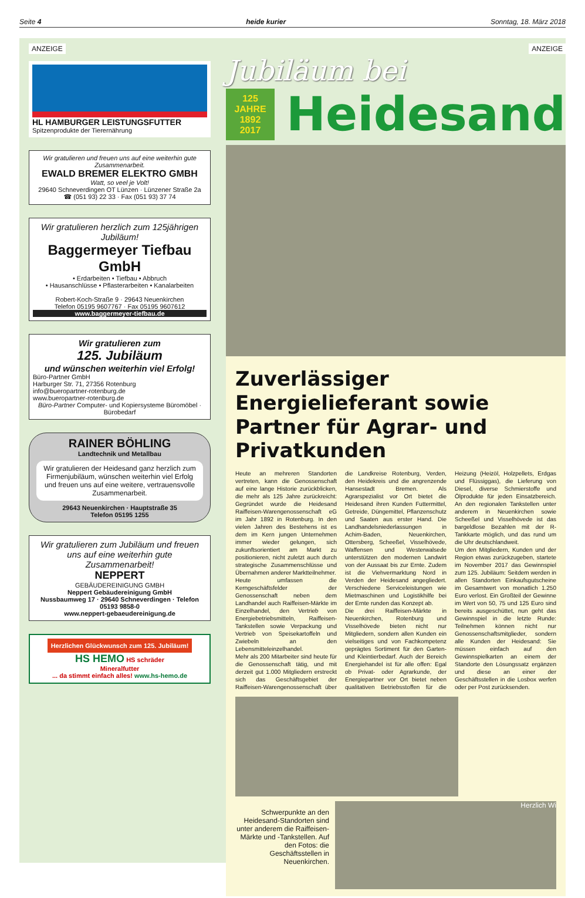Seite 4 heide kurier Sonntag, 18. März 2018
ANZEIGE
HL HAMBURGER LEISTUNGSFUTTER
Spitzenprodukte der Tierernährung
Wir gratulieren und freuen uns auf eine weiterhin gute Zusammenarbeit.
EWALD BREMER ELEKTRO GMBH
Watt, so veel je Volt!
29640 Schneverdingen OT Lünzen · Lünzener Straße 2a
☎ (051 93) 22 33 · Fax (051 93) 37 74
Wir gratulieren herzlich zum 125jährigen Jubiläum!
Baggermeyer Tiefbau GmbH
• Erdarbeiten • Tiefbau • Abbruch
• Hausanschlüsse • Pflasterarbeiten • Kanalarbeiten
Robert-Koch-Straße 9 · 29643 Neuenkirchen
Telefon 05195 9607767 · Fax 05195 9607612
www.baggermeyer-tiefbau.de
Wir gratulieren zum
125. Jubiläum
und wünschen weiterhin viel Erfolg!
Büro-Partner GmbH
Harburger Str. 71, 27356 Rotenburg
info@bueropartner-rotenburg.de
www.bueropartner-rotenburg.de
Büro-Partner Computer- und Kopiersysteme Büromöbel · Bürobedarf
RAINER BÖHLING
Landtechnik und Metallbau
Wir gratulieren der Heidesand ganz herzlich zum Firmenjubiläum, wünschen weiterhin viel Erfolg und freuen uns auf eine weitere, vertrauensvolle Zusammenarbeit.
29643 Neuenkirchen · Hauptstraße 35
Telefon 05195 1255
Wir gratulieren zum Jubiläum und freuen uns auf eine weiterhin gute Zusammenarbeit!
NEPPERT
GEBÄUDEREINIGUNG GMBH
Neppert Gebäudereinigung GmbH
Nussbaumweg 17 · 29640 Schneverdingen · Telefon 05193 9858-0
www.neppert-gebaeudereinigung.de
Herzlichen Glückwunsch zum 125. Jubiläum!
HS HEMO HS schräder
Mineralfutter
... da stimmt einfach alles! www.hs-hemo.de
ANZEIGE
Jubiläum bei
125
JAHRE
1892 2017
Heidesand
Zuverlässiger Energielieferant sowie Partner für Agrar- und Privatkunden
Heute an mehreren Standorten vertreten, kann die Genossenschaft auf eine lange Historie zurückblicken, die mehr als 125 Jahre zurückreicht: Gegründet wurde die Heidesand Raiffeisen-Warengenossenschaft eG im Jahr 1892 in Rotenburg. In den vielen Jahren des Bestehens ist es dem im Kern jungen Unternehmen immer wieder gelungen, sich zukunftsorientiert am Markt zu positionieren, nicht zuletzt auch durch strategische Zusammenschlüsse und Übernahmen anderer Marktteilnehmer.
Heute umfassen die Kerngeschäftsfelder der Genossenschaft neben dem Landhandel auch Raiffeisen-Märkte im Einzelhandel, den Vertrieb von Energiebetriebsmitteln, Raiffeisen-Tankstellen sowie Verpackung und Vertrieb von Speisekartoffeln und Zwiebeln an den Lebensmitteleinzelhandel.
Mehr als 200 Mitarbeiter sind heute für die Genossenschaft tätig, und mit derzeit gut 1.000 Mitgliedern erstreckt sich das Geschäftsgebiet der Raiffeisen-Warengenossenschaft über die Landkreise Rotenburg, Verden, den Heidekreis und die angrenzende Hansestadt Bremen. Als Agrarspezialist vor Ort bietet die Heidesand ihren Kunden Futtermittel, Getreide, Düngemittel, Pflanzenschutz und Saaten aus erster Hand. Die Landhandelsniederlassungen in Achim-Baden, Neuenkirchen, Ottersberg, Scheeßel, Visselhövede, Waffensen und Westerwalsede unterstützen den modernen Landwirt von der Aussaat bis zur Ernte. Zudem ist die Viehvermarktung Nord in Verden der Heidesand angegliedert. Verschiedene Serviceleistungen wie Mietmaschinen und Logistikhilfe bei der Ernte runden das Konzept ab.
Die drei Raiffeisen-Märkte in Neuenkirchen, Rotenburg und Visselhövede bieten nicht nur Mitgliedern, sondern allen Kunden ein vielseitiges und von Fachkompetenz geprägtes Sortiment für den Garten- und Kleintierbedarf. Auch der Bereich Energiehandel ist für alle offen: Egal ob Privat- oder Agrarkunde, der Energiepartner vor Ort bietet neben qualitativen Betriebsstoffen für die Heizung (Heizöl, Holzpellets, Erdgas und Flüssiggas), die Lieferung von Diesel, diverse Schmierstoffe und Ölprodukte für jeden Einsatzbereich. An den regionalen Tankstellen unter anderem in Neuenkirchen sowie Scheeßel und Visselhövede ist das bargeldlose Bezahlen mit der R-Tankkarte möglich, und das rund um die Uhr deutschlandweit.
Um den Mitgliedern, Kunden und der Region etwas zurückzugeben, startete im November 2017 das Gewinnspiel zum 125. Jubiläum: Seitdem werden in allen Standorten Einkaufsgutscheine im Gesamtwert von monatlich 1.250 Euro verlost. Ein Großteil der Gewinne im Wert von 50, 75 und 125 Euro sind bereits ausgeschüttet, nun geht das Gewinnspiel in die letzte Runde: Teilnehmen können nicht nur Genossenschaftsmitglieder, sondern alle Kunden der Heidesand: Sie müssen einfach auf den Gewinnspielkarten an einem der Standorte den Lösungssatz ergänzen und diese an einer der Geschäftsstellen in die Losbox werfen oder per Post zurücksenden.
Schwerpunkte an den Heidesand-Standorten sind unter anderem die Raiffeisen-Märkte und -Tankstellen. Auf den Fotos: die Geschäftsstellen in Neuenkirchen.
Herzlich Wi